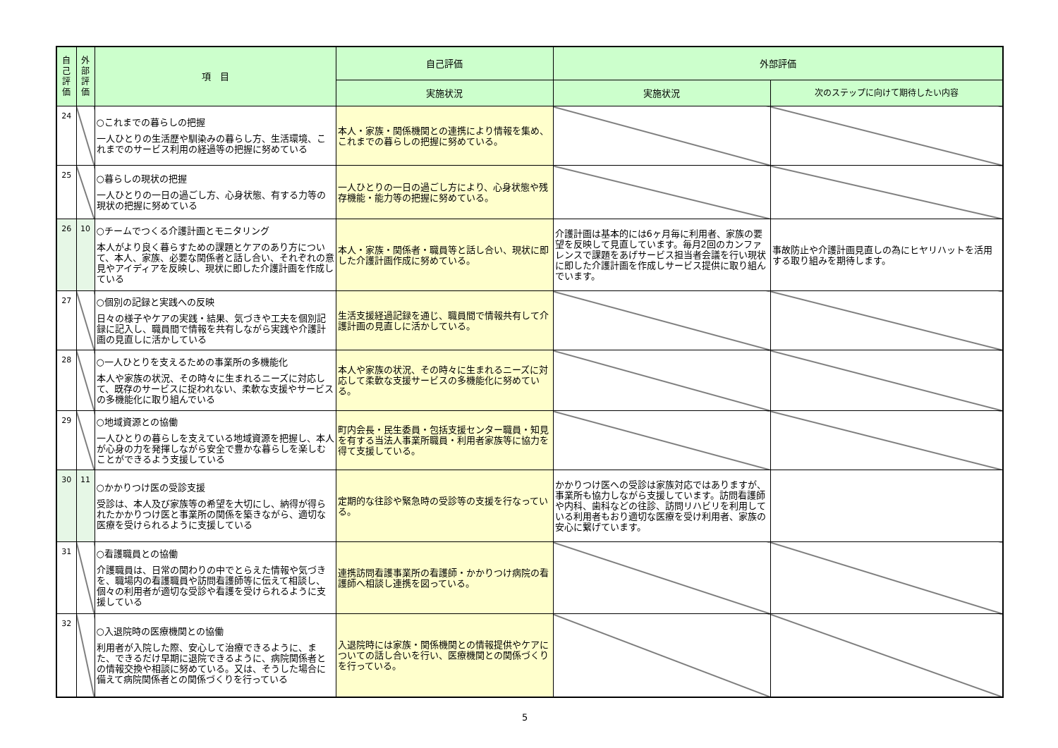| 自己評価 | 外部評価 | 項 目 | 自己評価 | 外部評価 | |
| --- | --- | --- | --- | --- | --- |
| | | | 実施状況 | 実施状況 | 次のステップに向けて期待したい内容 |
| 24 | | ○これまでの暮らしの把握 一人ひとりの生活歴や馴染みの暮らし方、生活環境、これまでのサービス利用の経過等の把握に努めている | 本人・家族・関係機関との連携により情報を集め、これまでの暮らしの把握に努めている。 | | |
| 25 | | ○暮らしの現状の把握 一人ひとりの一日の過ごし方、心身状態、有する力等の現状の把握に努めている | 一人ひとりの一日の過ごし方により、心身状態や残存機能・能力等の把握に努めている。 | | |
| 26 | 10 | ○チームでつくる介護計画とモニタリング 本人がより良く暮らすための課題とケアのあり方について、本人、家族、必要な関係者と話し合い、それぞれの意見やアイディアを反映し、現状に即した介護計画を作成している | 本人・家族・関係者・職員等と話し合い、現状に即した介護計画作成に努めている。 | 介護計画は基本的には6ヶ月毎に利用者、家族の要望を反映して見直しています。毎月2回のカンファレンスで課題をあげサービス担当者会議を行い現状に即した介護計画を作成しサービス提供に取り組んでいます。 | 事故防止や介護計画見直しの為にヒヤリハットを活用する取り組みを期待します。 |
| 27 | | ○個別の記録と実践への反映 日々の様子やケアの実践・結果、気づきや工夫を個別記録に記入し、職員間で情報を共有しながら実践や介護計画の見直しに活かしている | 生活支援経過記録を通じ、職員間で情報共有して介護計画の見直しに活かしている。 | | |
| 28 | | ○一人ひとりを支えるための事業所の多機能化 本人や家族の状況、その時々に生まれるニーズに対応して、既存のサービスに捉われない、柔軟な支援やサービスの多機能化に取り組んでいる | 本人や家族の状況、その時々に生まれるニーズに対応して柔軟な支援サービスの多機能化に努めている。 | | |
| 29 | | ○地域資源との協働 一人ひとりの暮らしを支えている地域資源を把握し、本人が心身の力を発揮しながら安全で豊かな暮らしを楽しむことができるよう支援している | 町内会長・民生委員・包括支援センター職員・知見を有する当法人事業所職員・利用者家族等に協力を得て支援している。 | | |
| 30 | 11 | ○かかりつけ医の受診支援 受診は、本人及び家族等の希望を大切にし、納得が得られたかかりつけ医と事業所の関係を築きながら、適切な医療を受けられるように支援している | 定期的な往診や緊急時の受診等の支援を行なっている。 | かかりつけ医への受診は家族対応ではありますが、事業所も協力しながら支援しています。訪問看護師や内科、歯科などの往診、訪問リハビリを利用している利用者もおり適切な医療を受け利用者、家族の安心に繋げています。 | |
| 31 | | ○看護職員との協働 介護職員は、日常の関わりの中でとらえた情報や気づきを、職場内の看護職員や訪問看護師等に伝えて相談し、個々の利用者が適切な受診や看護を受けられるように支援している | 連携訪問看護事業所の看護師・かかりつけ病院の看護師へ相談し連携を図っている。 | | |
| 32 | | ○入退院時の医療機関との協働 利用者が入院した際、安心して治療できるように、また、できるだけ早期に退院できるように、病院関係者との情報交換や相談に努めている。又は、そうした場合に備えて病院関係者との関係づくりを行っている | 入退院時には家族・関係機関との情報提供やケアについての話し合いを行い、医療機関との関係づくりを行っている。 | | |
5